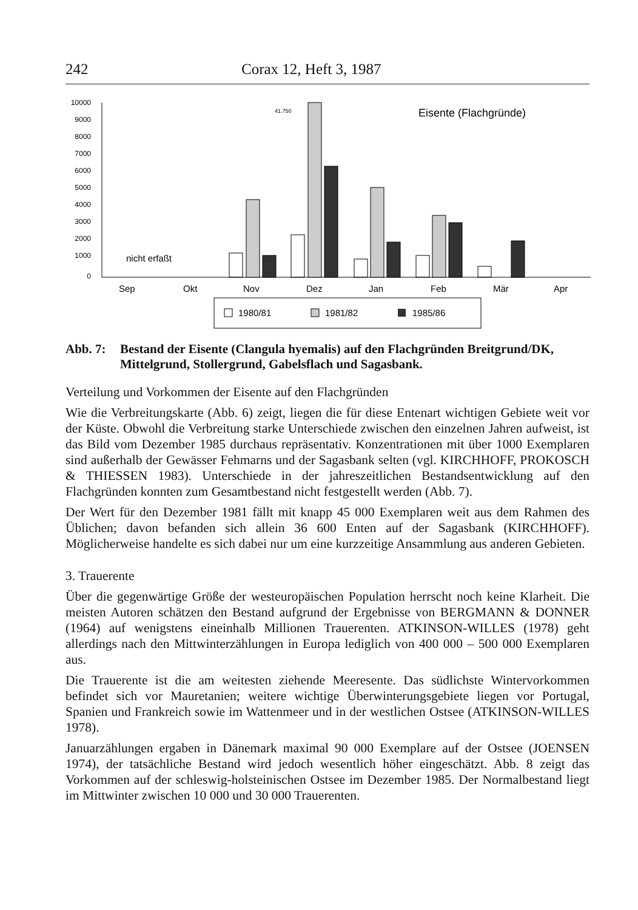242 Corax 12, Heft 3, 1987
10000
9000
8000
7000
6000
5000
4000
3000
2000
1000
0
41.750
Eisente (Flachgründe)
nicht erfaßt
Sep
Okt
Nov
Dez
Jan
Feb
Mär
Apr
1980/81
1981/82
1985/86
Abb. 7: Bestand der Eisente (Clangula hyemalis) auf den Flachgründen Breitgrund/DK, Mittelgrund, Stollergrund, Gabelsflach und Sagasbank.
Verteilung und Vorkommen der Eisente auf den Flachgründen
Wie die Verbreitungskarte (Abb. 6) zeigt, liegen die für diese Entenart wichtigen Gebiete weit vor der Küste. Obwohl die Verbreitung starke Unterschiede zwischen den einzelnen Jahren aufweist, ist das Bild vom Dezember 1985 durchaus repräsentativ. Konzentrationen mit über 1000 Exemplaren sind außerhalb der Gewässer Fehmarns und der Sagasbank selten (vgl. KIRCHHOFF, PROKOSCH & THIESSEN 1983). Unterschiede in der jahreszeitlichen Bestandsentwicklung auf den Flachgründen konnten zum Gesamtbestand nicht festgestellt werden (Abb. 7).
Der Wert für den Dezember 1981 fällt mit knapp 45 000 Exemplaren weit aus dem Rahmen des Üblichen; davon befanden sich allein 36 600 Enten auf der Sagasbank (KIRCHHOFF). Möglicherweise handelte es sich dabei nur um eine kurzzeitige Ansammlung aus anderen Gebieten.
3. Trauerente
Über die gegenwärtige Größe der westeuropäischen Population herrscht noch keine Klarheit. Die meisten Autoren schätzen den Bestand aufgrund der Ergebnisse von BERGMANN & DONNER (1964) auf wenigstens eineinhalb Millionen Trauerenten. ATKINSON-WILLES (1978) geht allerdings nach den Mittwinterzählungen in Europa lediglich von 400 000 – 500 000 Exemplaren aus.
Die Trauerente ist die am weitesten ziehende Meeresente. Das südlichste Wintervorkommen befindet sich vor Mauretanien; weitere wichtige Überwinterungsgebiete liegen vor Portugal, Spanien und Frankreich sowie im Wattenmeer und in der westlichen Ostsee (ATKINSON-WILLES 1978).
Januarzählungen ergaben in Dänemark maximal 90 000 Exemplare auf der Ostsee (JOENSEN 1974), der tatsächliche Bestand wird jedoch wesentlich höher eingeschätzt. Abb. 8 zeigt das Vorkommen auf der schleswig-holsteinischen Ostsee im Dezember 1985. Der Normalbestand liegt im Mittwinter zwischen 10 000 und 30 000 Trauerenten.